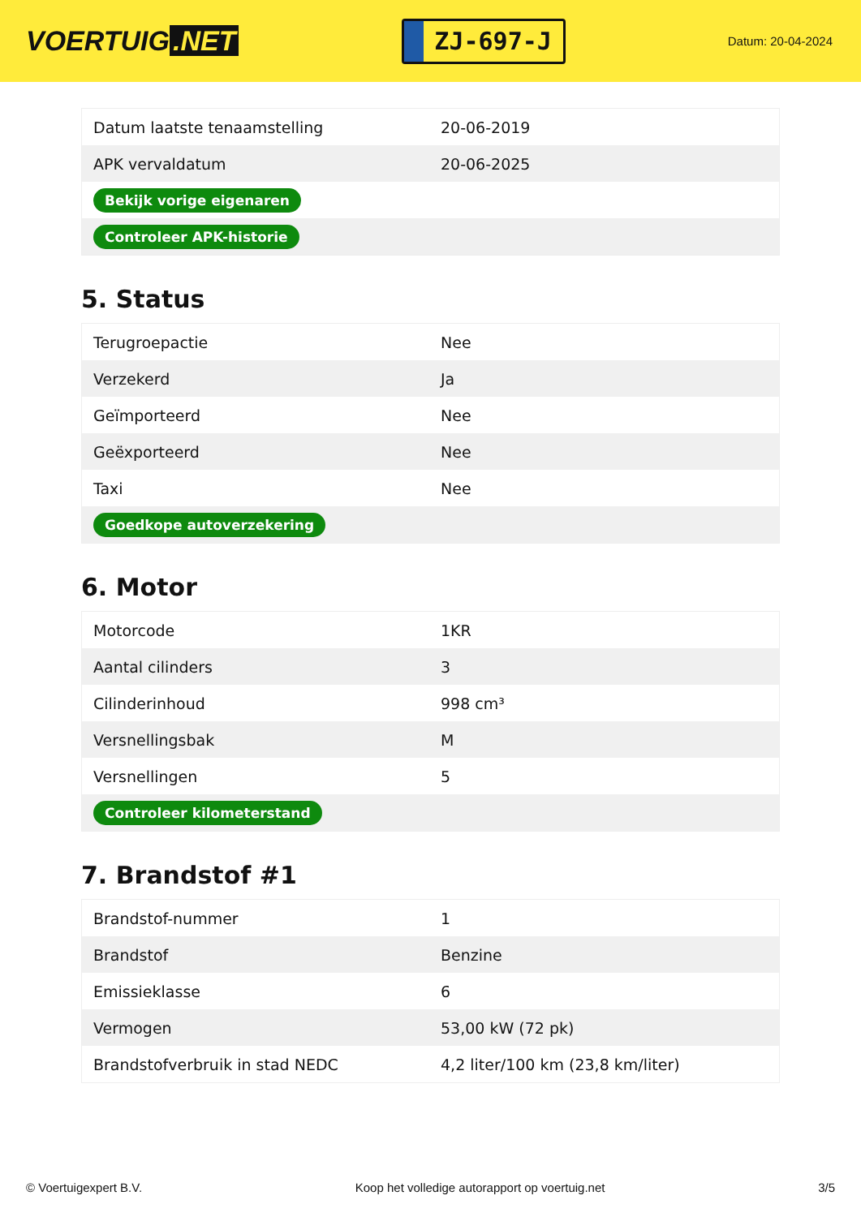VOERTUIG.NET
ZJ-697-J
Datum: 20-04-2024
| Datum laatste tenaamstelling | 20-06-2019 |
| APK vervaldatum | 20-06-2025 |
| Bekijk vorige eigenaren | |
| Controleer APK-historie | |
5. Status
| Terugroepactie | Nee |
| Verzekerd | Ja |
| Geïmporteerd | Nee |
| Geëxporteerd | Nee |
| Taxi | Nee |
| Goedkope autoverzekering | |
6. Motor
| Motorcode | 1KR |
| Aantal cilinders | 3 |
| Cilinderinhoud | 998 cm³ |
| Versnellingsbak | M |
| Versnellingen | 5 |
| Controleer kilometerstand | |
7. Brandstof #1
| Brandstof-nummer | 1 |
| Brandstof | Benzine |
| Emissieklasse | 6 |
| Vermogen | 53,00 kW (72 pk) |
| Brandstofverbruik in stad NEDC | 4,2 liter/100 km (23,8 km/liter) |
© Voertuigexpert B.V. Koop het volledige autorapport op voertuig.net 3/5